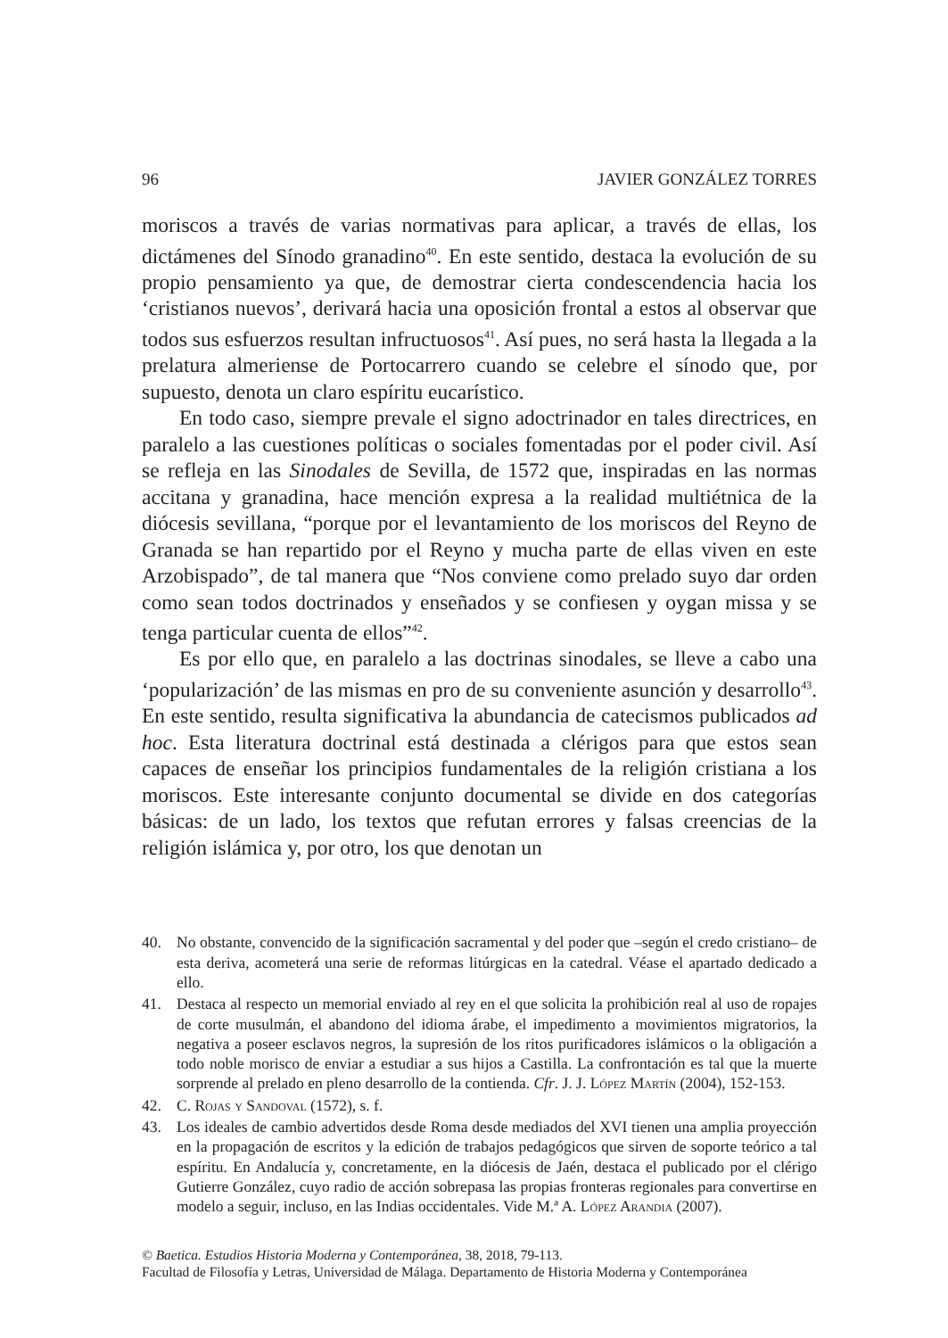96 JAVIER GONZÁLEZ TORRES
moriscos a través de varias normativas para aplicar, a través de ellas, los dictámenes del Sínodo granadino<sup>40</sup>. En este sentido, destaca la evolución de su propio pensamiento ya que, de demostrar cierta condescendencia hacia los ‘cristianos nuevos’, derivará hacia una oposición frontal a estos al observar que todos sus esfuerzos resultan infructuosos<sup>41</sup>. Así pues, no será hasta la llegada a la prelatura almeriense de Portocarrero cuando se celebre el sínodo que, por supuesto, denota un claro espíritu eucarístico.
En todo caso, siempre prevale el signo adoctrinador en tales directrices, en paralelo a las cuestiones políticas o sociales fomentadas por el poder civil. Así se refleja en las Sinodales de Sevilla, de 1572 que, inspiradas en las normas accitana y granadina, hace mención expresa a la realidad multiétnica de la diócesis sevillana, “porque por el levantamiento de los moriscos del Reyno de Granada se han repartido por el Reyno y mucha parte de ellas viven en este Arzobispado”, de tal manera que “Nos conviene como prelado suyo dar orden como sean todos doctrinados y enseñados y se confiesen y oygan missa y se tenga particular cuenta de ellos”<sup>42</sup>.
Es por ello que, en paralelo a las doctrinas sinodales, se lleve a cabo una ‘popularización’ de las mismas en pro de su conveniente asunción y desarrollo<sup>43</sup>. En este sentido, resulta significativa la abundancia de catecismos publicados ad hoc. Esta literatura doctrinal está destinada a clérigos para que estos sean capaces de enseñar los principios fundamentales de la religión cristiana a los moriscos. Este interesante conjunto documental se divide en dos categorías básicas: de un lado, los textos que refutan errores y falsas creencias de la religión islámica y, por otro, los que denotan un
40. No obstante, convencido de la significación sacramental y del poder que –según el credo cristiano– de esta deriva, acometerá una serie de reformas litúrgicas en la catedral. Véase el apartado dedicado a ello.
41. Destaca al respecto un memorial enviado al rey en el que solicita la prohibición real al uso de ropajes de corte musulmán, el abandono del idioma árabe, el impedimento a movimientos migratorios, la negativa a poseer esclavos negros, la supresión de los ritos purificadores islámicos o la obligación a todo noble morisco de enviar a estudiar a sus hijos a Castilla. La confrontación es tal que la muerte sorprende al prelado en pleno desarrollo de la contienda. Cfr. J. J. López Martín (2004), 152-153.
42. C. Rojas y Sandoval (1572), s. f.
43. Los ideales de cambio advertidos desde Roma desde mediados del XVI tienen una amplia proyección en la propagación de escritos y la edición de trabajos pedagógicos que sirven de soporte teórico a tal espíritu. En Andalucía y, concretamente, en la diócesis de Jaén, destaca el publicado por el clérigo Gutierre González, cuyo radio de acción sobrepasa las propias fronteras regionales para convertirse en modelo a seguir, incluso, en las Indias occidentales. Vide M.ª A. López Arandia (2007).
© Baetica. Estudios Historia Moderna y Contemporánea, 38, 2018, 79-113.
Facultad de Filosofía y Letras, Universidad de Málaga. Departamento de Historia Moderna y Contemporánea